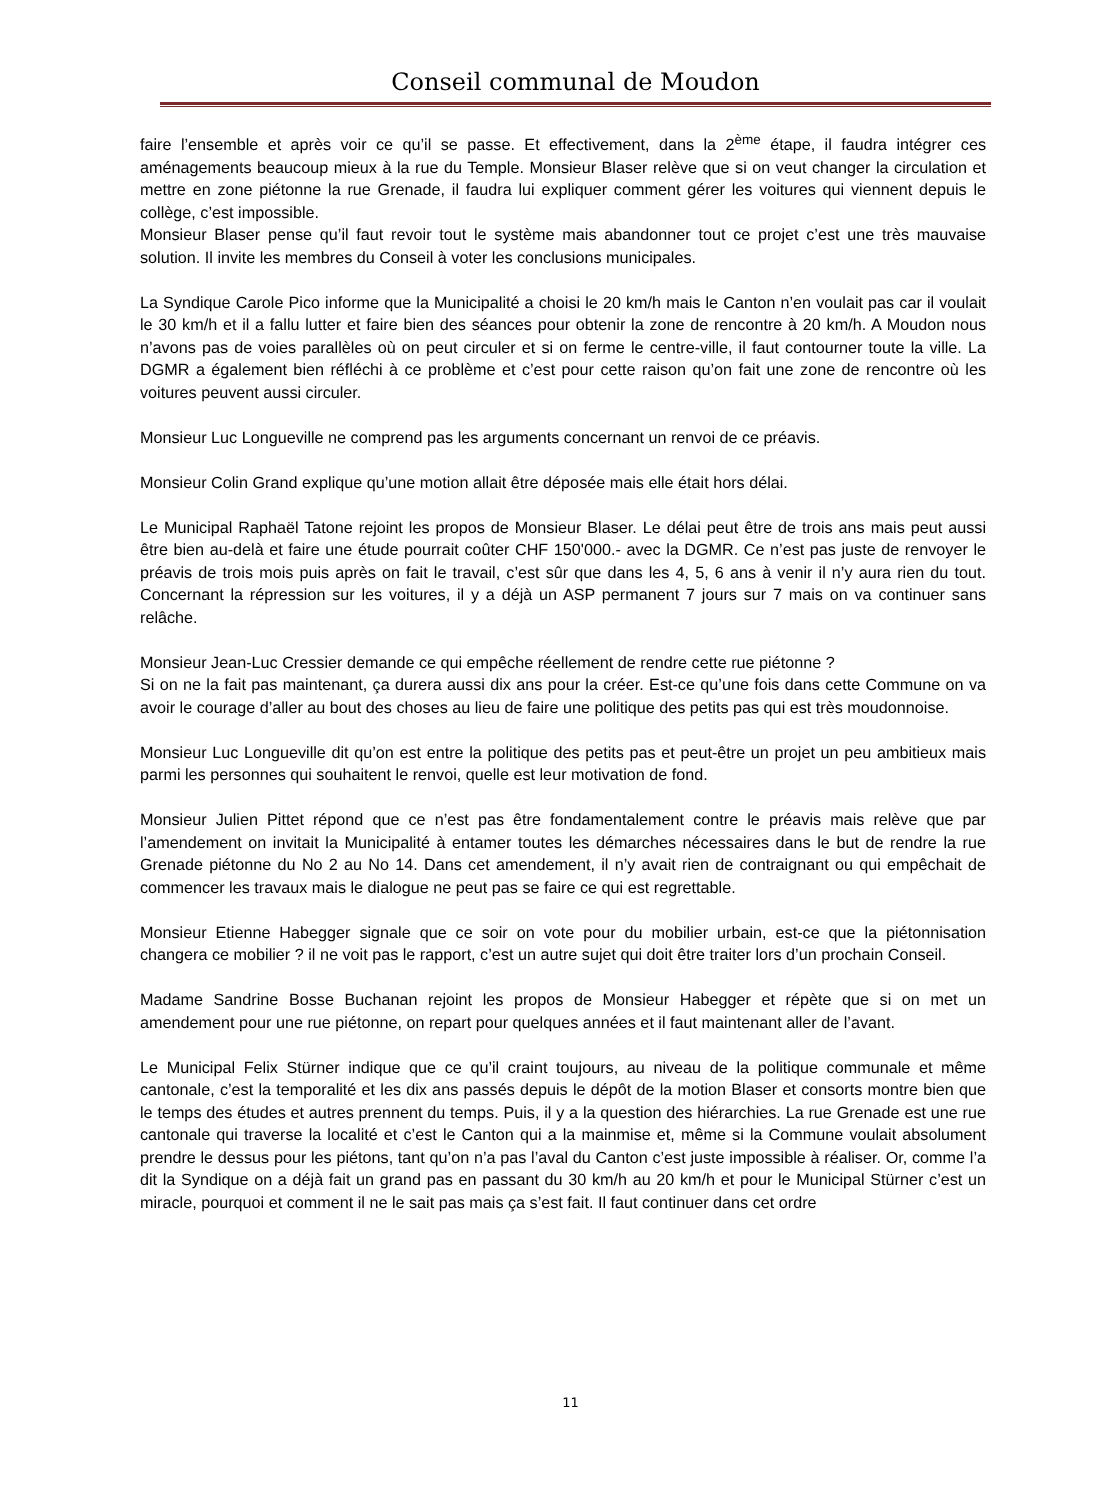Conseil communal de Moudon
faire l’ensemble et après voir ce qu’il se passe. Et effectivement, dans la 2<sup>ème</sup> étape, il faudra intégrer ces aménagements beaucoup mieux à la rue du Temple. Monsieur Blaser relève que si on veut changer la circulation et mettre en zone piétonne la rue Grenade, il faudra lui expliquer comment gérer les voitures qui viennent depuis le collège, c’est impossible.
Monsieur Blaser pense qu’il faut revoir tout le système mais abandonner tout ce projet c’est une très mauvaise solution. Il invite les membres du Conseil à voter les conclusions municipales.
La Syndique Carole Pico informe que la Municipalité a choisi le 20 km/h mais le Canton n’en voulait pas car il voulait le 30 km/h et il a fallu lutter et faire bien des séances pour obtenir la zone de rencontre à 20 km/h. A Moudon nous n’avons pas de voies parallèles où on peut circuler et si on ferme le centre-ville, il faut contourner toute la ville. La DGMR a également bien réfléchi à ce problème et c’est pour cette raison qu’on fait une zone de rencontre où les voitures peuvent aussi circuler.
Monsieur Luc Longueville ne comprend pas les arguments concernant un renvoi de ce préavis.
Monsieur Colin Grand explique qu’une motion allait être déposée mais elle était hors délai.
Le Municipal Raphaël Tatone rejoint les propos de Monsieur Blaser. Le délai peut être de trois ans mais peut aussi être bien au-delà et faire une étude pourrait coûter CHF 150'000.- avec la DGMR. Ce n’est pas juste de renvoyer le préavis de trois mois puis après on fait le travail, c’est sûr que dans les 4, 5, 6 ans à venir il n’y aura rien du tout. Concernant la répression sur les voitures, il y a déjà un ASP permanent 7 jours sur 7 mais on va continuer sans relâche.
Monsieur Jean-Luc Cressier demande ce qui empêche réellement de rendre cette rue piétonne ?
Si on ne la fait pas maintenant, ça durera aussi dix ans pour la créer. Est-ce qu’une fois dans cette Commune on va avoir le courage d’aller au bout des choses au lieu de faire une politique des petits pas qui est très moudonnoise.
Monsieur Luc Longueville dit qu’on est entre la politique des petits pas et peut-être un projet un peu ambitieux mais parmi les personnes qui souhaitent le renvoi, quelle est leur motivation de fond.
Monsieur Julien Pittet répond que ce n’est pas être fondamentalement contre le préavis mais relève que par l’amendement on invitait la Municipalité à entamer toutes les démarches nécessaires dans le but de rendre la rue Grenade piétonne du No 2 au No 14. Dans cet amendement, il n’y avait rien de contraignant ou qui empêchait de commencer les travaux mais le dialogue ne peut pas se faire ce qui est regrettable.
Monsieur Etienne Habegger signale que ce soir on vote pour du mobilier urbain, est-ce que la piétonnisation changera ce mobilier ? il ne voit pas le rapport, c’est un autre sujet qui doit être traiter lors d’un prochain Conseil.
Madame Sandrine Bosse Buchanan rejoint les propos de Monsieur Habegger et répète que si on met un amendement pour une rue piétonne, on repart pour quelques années et il faut maintenant aller de l’avant.
Le Municipal Felix Stürner indique que ce qu’il craint toujours, au niveau de la politique communale et même cantonale, c’est la temporalité et les dix ans passés depuis le dépôt de la motion Blaser et consorts montre bien que le temps des études et autres prennent du temps. Puis, il y a la question des hiérarchies. La rue Grenade est une rue cantonale qui traverse la localité et c’est le Canton qui a la mainmise et, même si la Commune voulait absolument prendre le dessus pour les piétons, tant qu’on n’a pas l’aval du Canton c’est juste impossible à réaliser. Or, comme l’a dit la Syndique on a déjà fait un grand pas en passant du 30 km/h au 20 km/h et pour le Municipal Stürner c’est un miracle, pourquoi et comment il ne le sait pas mais ça s’est fait. Il faut continuer dans cet ordre
11